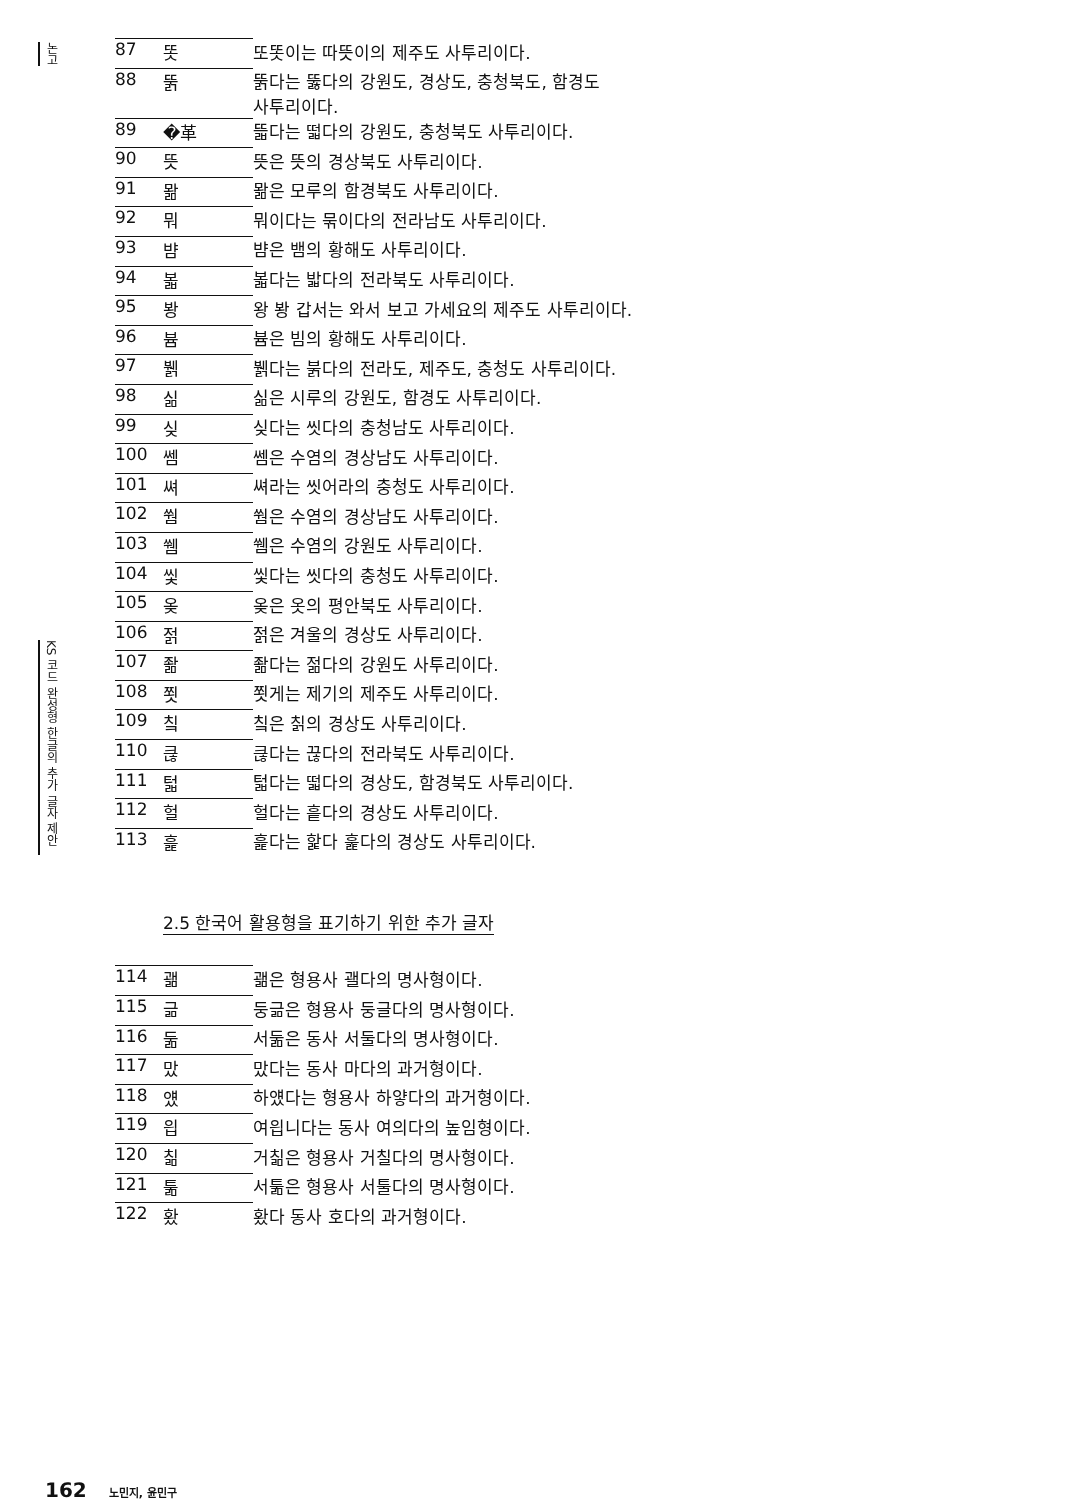논고
KS 코드 완성형 한글의 추가 글자 제안
| 87 | 똣 | 또똣이는 따뜻이의 제주도 사투리이다. |
| 88 | 뚥 | 뚥다는 뚫다의 강원도, 경상도, 충청북도, 함경도 사투리이다. |
| 89 | �革 | 뜳다는 떫다의 강원도, 충청북도 사투리이다. |
| 90 | 뜻 | 뜻은 뜻의 경상북도 사투리이다. |
| 91 | 뫎 | 뫎은 모루의 함경북도 사투리이다. |
| 92 | 뭐 | 뭐이다는 묶이다의 전라남도 사투리이다. |
| 93 | 뱜 | 뱜은 뱀의 황해도 사투리이다. |
| 94 | 볿 | 볿다는 밟다의 전라북도 사투리이다. |
| 95 | 봥 | 왕 봥 갑서는 와서 보고 가세요의 제주도 사투리이다. |
| 96 | 븀 | 븀은 빔의 황해도 사투리이다. |
| 97 | 뷁 | 뷁다는 붉다의 전라도, 제주도, 충청도 사투리이다. |
| 98 | 싦 | 싦은 시루의 강원도, 함경도 사투리이다. |
| 99 | 싲 | 싲다는 씻다의 충청남도 사투리이다. |
| 100 | 쎔 | 쎔은 수염의 경상남도 사투리이다. |
| 101 | 쎠 | 쎠라는 씻어라의 충청도 사투리이다. |
| 102 | 쒐 | 쒐은 수염의 경상남도 사투리이다. |
| 103 | 쒬 | 쒬은 수염의 강원도 사투리이다. |
| 104 | 씿 | 씿다는 씻다의 충청도 사투리이다. |
| 105 | 옺 | 옺은 옷의 평안북도 사투리이다. |
| 106 | 젉 | 젉은 겨울의 경상도 사투리이다. |
| 107 | 좖 | 좖다는 젊다의 강원도 사투리이다. |
| 108 | 쬣 | 쬣게는 제기의 제주도 사투리이다. |
| 109 | 칰 | 칰은 칡의 경상도 사투리이다. |
| 110 | 큲 | 큲다는 끊다의 전라북도 사투리이다. |
| 111 | 턻 | 턻다는 떫다의 경상도, 함경북도 사투리이다. |
| 112 | 헐 | 헐다는 흩다의 경상도 사투리이다. |
| 113 | 흝 | 흝다는 핥다 훑다의 경상도 사투리이다. |
2.5 한국어 활용형을 표기하기 위한 추가 글자
| 114 | 괢 | 괢은 형용사 괠다의 명사형이다. |
| 115 | 긂 | 둥긂은 형용사 둥글다의 명사형이다. |
| 116 | 둚 | 서둚은 동사 서둘다의 명사형이다. |
| 117 | 맜 | 맜다는 동사 마다의 과거형이다. |
| 118 | 얬 | 하얬다는 형용사 하얗다의 과거형이다. |
| 119 | 읩 | 여읩니다는 동사 여의다의 높임형이다. |
| 120 | 칢 | 거칢은 형용사 거칠다의 명사형이다. |
| 121 | 툶 | 서툶은 형용사 서툴다의 명사형이다. |
| 122 | 홨 | 홨다 동사 호다의 과거형이다. |
162 노민지, 윤민구